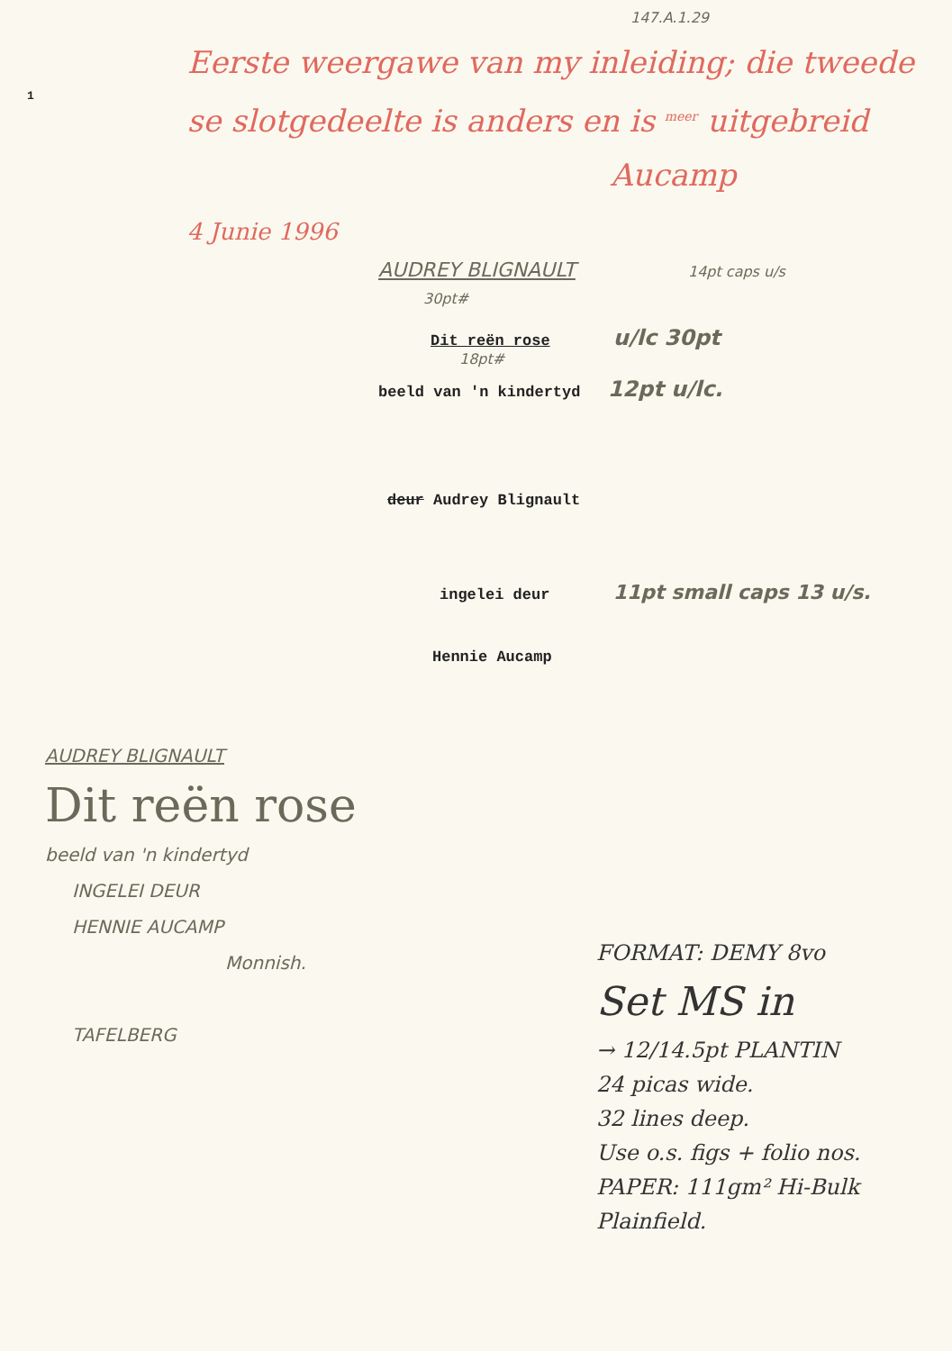147.A.1.29
1
Eerste weergawe van my inleiding; die tweede se slotgedeelte is anders en is <sup>meer</sup> uitgebreid
Aucamp
4 Junie 1996
AUDREY BLIGNAULT 14pt caps u/s
30pt#
Dit reën rose u/lc 30pt
18pt#
beeld van 'n kindertyd 12pt u/lc.
deur Audrey Blignault
ingelei deur 11pt small caps 13 u/s.
Hennie Aucamp
AUDREY BLIGNAULT
Dit reën rose
beeld van 'n kindertyd
INGELEI DEUR
HENNIE AUCAMP
Monnish.
TAFELBERG
FORMAT: DEMY 8vo
Set MS in
→ 12/14.5pt PLANTIN
24 picas wide.
32 lines deep.
Use o.s. figs + folio nos.
PAPER: 111gm² Hi-Bulk Plainfield.